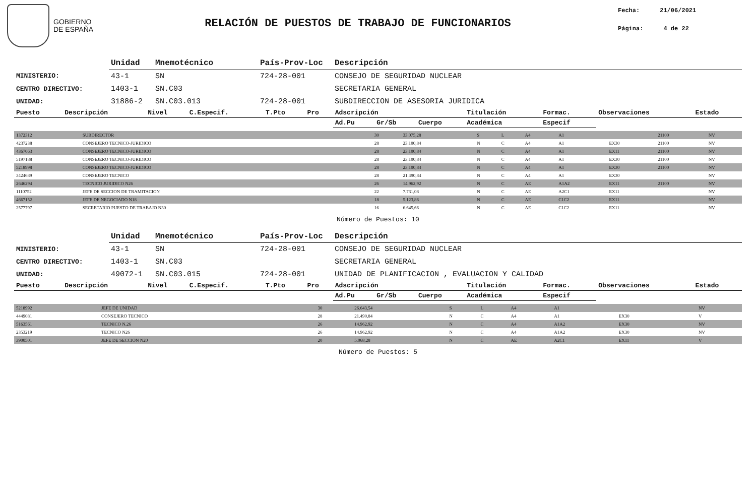GOBIERNO
DE ESPAÑA
RELACIÓN DE PUESTOS DE TRABAJO DE FUNCIONARIOS
Fecha: 21/06/2021
Página: 4 de 22
| | Unidad | Mnemotécnico | País-Prov-Loc | Descripción |
| MINISTERIO: | 43-1 | SN | 724-28-001 | CONSEJO DE SEGURIDAD NUCLEAR |
| CENTRO DIRECTIVO: | 1403-1 | SN.C03 | | SECRETARIA GENERAL |
| UNIDAD: | 31886-2 | SN.C03.013 | 724-28-001 | SUBDIRECCION DE ASESORIA JURIDICA |
| Puesto | Descripción | Nivel | C.Especif. | T.Pto | Pro | Adscripción | | | Titulación | Formac. | Observaciones | Estado |
| --- | --- | --- | --- | --- | --- | --- | --- | --- | --- | --- | --- | --- |
| | | | | | | Ad.Pu | Gr/Sb | Cuerpo | Académica | Especif | | |
| 1372312 | SUBDIRECTOR | 30 | 33.075,28 | S | L | A4 | A1 | | 21100 | NV |
| 4237238 | CONSEJERO TECNICO-JURIDICO | 28 | 23.100,84 | N | C | A4 | A1 | EX30 | 21100 | NV |
| 4367063 | CONSEJERO TECNICO-JURIDICO | 28 | 23.100,84 | N | C | A4 | A1 | EX11 | 21100 | NV |
| 5197188 | CONSEJERO TECNICO-JURIDICO | 28 | 23.100,84 | N | C | A4 | A1 | EX30 | 21100 | NV |
| 5218998 | CONSEJERO TECNICO-JURIDICO | 28 | 23.100,84 | N | C | A4 | A1 | EX30 | 21100 | NV |
| 3424689 | CONSEJERO TECNICO | 28 | 21.490,84 | N | C | A4 | A1 | EX30 | | NV |
| 2646294 | TECNICO JURIDICO N26 | 26 | 14.962,92 | N | C | AE | A1A2 | EX11 | 21100 | NV |
| 1110752 | JEFE DE SECCION DE TRAMITACION | 22 | 7.731,08 | N | C | AE | A2C1 | EX11 | | NV |
| 4667152 | JEFE DE NEGOCIADO N18 | 18 | 5.123,86 | N | C | AE | C1C2 | EX11 | | NV |
| 2577797 | SECRETARIO PUESTO DE TRABAJO N30 | 16 | 6.645,66 | N | C | AE | C1C2 | EX11 | | NV |
Número de Puestos: 10
| | Unidad | Mnemotécnico | País-Prov-Loc | Descripción |
| MINISTERIO: | 43-1 | SN | 724-28-001 | CONSEJO DE SEGURIDAD NUCLEAR |
| CENTRO DIRECTIVO: | 1403-1 | SN.C03 | | SECRETARIA GENERAL |
| UNIDAD: | 49072-1 | SN.C03.015 | 724-28-001 | UNIDAD DE PLANIFICACION , EVALUACION Y CALIDAD |
| Puesto | Descripción | Nivel | C.Especif. | T.Pto | Pro | Adscripción | | | Titulación | Formac. | Observaciones | Estado |
| --- | --- | --- | --- | --- | --- | --- | --- | --- | --- | --- | --- | --- |
| | | | | | | Ad.Pu | Gr/Sb | Cuerpo | Académica | Especif | | |
| 5218992 | JEFE DE UNIDAD | 30 | 26.643,54 | S | L | A4 | A1 | | | NV |
| 4449081 | CONSEJERO TECNICO | 28 | 21.490,84 | N | C | A4 | A1 | EX30 | | V |
| 5163561 | TECNICO N.26 | 26 | 14.962,92 | N | C | A4 | A1A2 | EX30 | | NV |
| 2353219 | TECNICO N26 | 26 | 14.962,92 | N | C | A4 | A1A2 | EX30 | | NV |
| 3900501 | JEFE DE SECCION N20 | 20 | 5.068,28 | N | C | AE | A2C1 | EX11 | | V |
Número de Puestos: 5